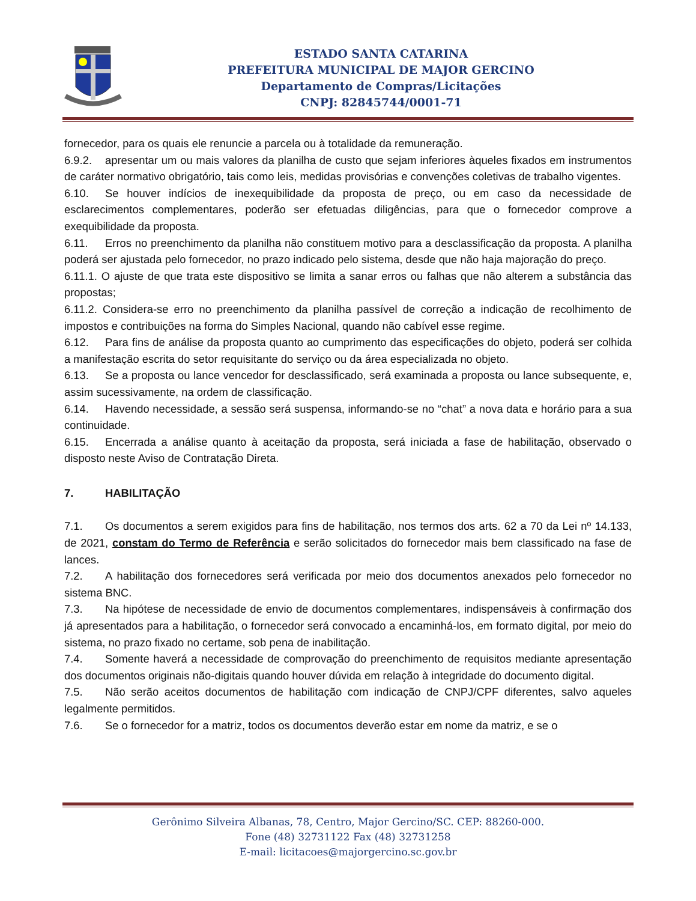ESTADO SANTA CATARINA
PREFEITURA MUNICIPAL DE MAJOR GERCINO
Departamento de Compras/Licitações
CNPJ: 82845744/0001-71
fornecedor, para os quais ele renuncie a parcela ou à totalidade da remuneração.
6.9.2. apresentar um ou mais valores da planilha de custo que sejam inferiores àqueles fixados em instrumentos de caráter normativo obrigatório, tais como leis, medidas provisórias e convenções coletivas de trabalho vigentes.
6.10. Se houver indícios de inexequibilidade da proposta de preço, ou em caso da necessidade de esclarecimentos complementares, poderão ser efetuadas diligências, para que o fornecedor comprove a exequibilidade da proposta.
6.11. Erros no preenchimento da planilha não constituem motivo para a desclassificação da proposta. A planilha poderá ser ajustada pelo fornecedor, no prazo indicado pelo sistema, desde que não haja majoração do preço.
6.11.1. O ajuste de que trata este dispositivo se limita a sanar erros ou falhas que não alterem a substância das propostas;
6.11.2. Considera-se erro no preenchimento da planilha passível de correção a indicação de recolhimento de impostos e contribuições na forma do Simples Nacional, quando não cabível esse regime.
6.12. Para fins de análise da proposta quanto ao cumprimento das especificações do objeto, poderá ser colhida a manifestação escrita do setor requisitante do serviço ou da área especializada no objeto.
6.13. Se a proposta ou lance vencedor for desclassificado, será examinada a proposta ou lance subsequente, e, assim sucessivamente, na ordem de classificação.
6.14. Havendo necessidade, a sessão será suspensa, informando-se no “chat” a nova data e horário para a sua continuidade.
6.15. Encerrada a análise quanto à aceitação da proposta, será iniciada a fase de habilitação, observado o disposto neste Aviso de Contratação Direta.
7. HABILITAÇÃO
7.1. Os documentos a serem exigidos para fins de habilitação, nos termos dos arts. 62 a 70 da Lei nº 14.133, de 2021, constam do Termo de Referência e serão solicitados do fornecedor mais bem classificado na fase de lances.
7.2. A habilitação dos fornecedores será verificada por meio dos documentos anexados pelo fornecedor no sistema BNC.
7.3. Na hipótese de necessidade de envio de documentos complementares, indispensáveis à confirmação dos já apresentados para a habilitação, o fornecedor será convocado a encaminhá-los, em formato digital, por meio do sistema, no prazo fixado no certame, sob pena de inabilitação.
7.4. Somente haverá a necessidade de comprovação do preenchimento de requisitos mediante apresentação dos documentos originais não-digitais quando houver dúvida em relação à integridade do documento digital.
7.5. Não serão aceitos documentos de habilitação com indicação de CNPJ/CPF diferentes, salvo aqueles legalmente permitidos.
7.6. Se o fornecedor for a matriz, todos os documentos deverão estar em nome da matriz, e se o
Gerônimo Silveira Albanas, 78, Centro, Major Gercino/SC. CEP: 88260-000.
Fone (48) 32731122 Fax (48) 32731258
E-mail: licitacoes@majorgercino.sc.gov.br